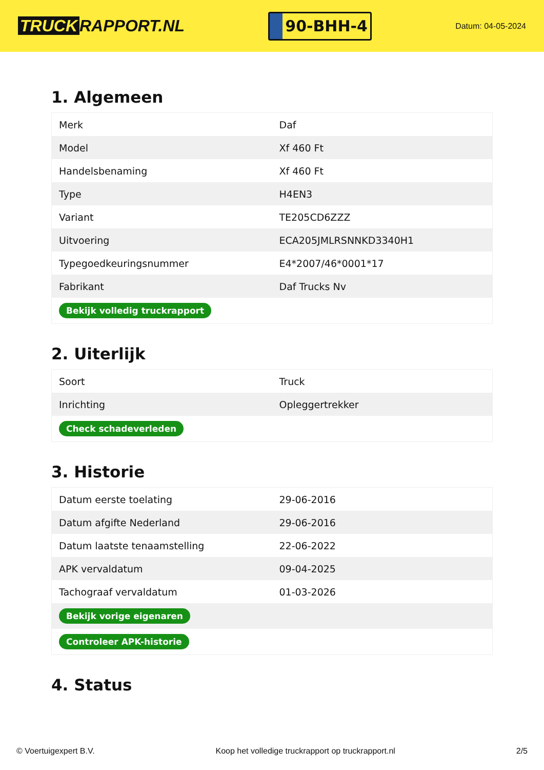TRUCK RAPPORT.NL
90-BHH-4
Datum: 04-05-2024
1. Algemeen
| Merk | Daf |
| Model | Xf 460 Ft |
| Handelsbenaming | Xf 460 Ft |
| Type | H4EN3 |
| Variant | TE205CD6ZZZ |
| Uitvoering | ECA205JMLRSNNKD3340H1 |
| Typegoedkeuringsnummer | E4*2007/46*0001*17 |
| Fabrikant | Daf Trucks Nv |
| Bekijk volledig truckrapport | |
2. Uiterlijk
| Soort | Truck |
| Inrichting | Opleggertrekker |
| Check schadeverleden | |
3. Historie
| Datum eerste toelating | 29-06-2016 |
| Datum afgifte Nederland | 29-06-2016 |
| Datum laatste tenaamstelling | 22-06-2022 |
| APK vervaldatum | 09-04-2025 |
| Tachograaf vervaldatum | 01-03-2026 |
| Bekijk vorige eigenaren | |
| Controleer APK-historie | |
4. Status
© Voertuigexpert B.V. Koop het volledige truckrapport op truckrapport.nl 2/5